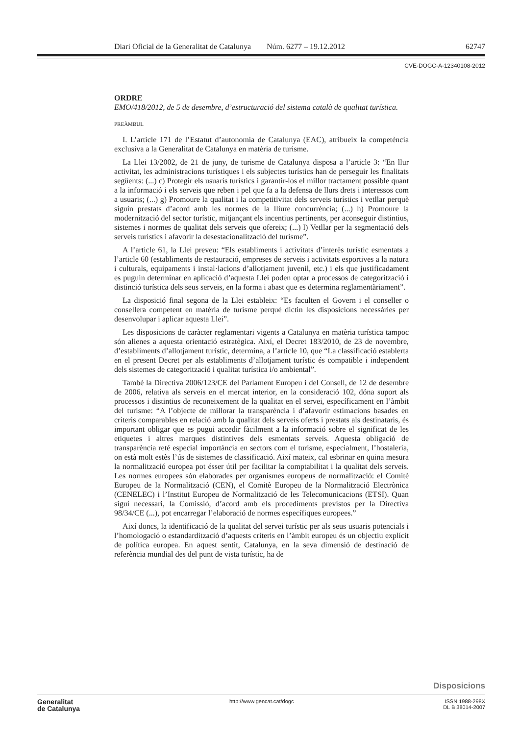Diari Oficial de la Generalitat de Catalunya Núm. 6277 – 19.12.2012 62747
CVE-DOGC-A-12340108-2012
ORDRE
EMO/418/2012, de 5 de desembre, d’estructuració del sistema català de qualitat turística.
PREÀMBUL
I. L’article 171 de l’Estatut d’autonomia de Catalunya (EAC), atribueix la competència exclusiva a la Generalitat de Catalunya en matèria de turisme.
La Llei 13/2002, de 21 de juny, de turisme de Catalunya disposa a l’article 3: “En llur activitat, les administracions turístiques i els subjectes turístics han de perseguir les finalitats següents: (...) c) Protegir els usuaris turístics i garantir-los el millor tractament possible quant a la informació i els serveis que reben i pel que fa a la defensa de llurs drets i interessos com a usuaris; (...) g) Promoure la qualitat i la competitivitat dels serveis turístics i vetllar perquè siguin prestats d’acord amb les normes de la lliure concurrència; (...) h) Promoure la modernització del sector turístic, mitjançant els incentius pertinents, per aconseguir distintius, sistemes i normes de qualitat dels serveis que ofereix; (...) l) Vetllar per la segmentació dels serveis turístics i afavorir la desestacionalització del turisme”.
A l’article 61, la Llei preveu: “Els establiments i activitats d’interès turístic esmentats a l’article 60 (establiments de restauració, empreses de serveis i activitats esportives a la natura i culturals, equipaments i instal·lacions d’allotjament juvenil, etc.) i els que justificadament es puguin determinar en aplicació d’aquesta Llei poden optar a processos de categorització i distinció turística dels seus serveis, en la forma i abast que es determina reglamentàriament”.
La disposició final segona de la Llei estableix: “Es faculten el Govern i el conseller o consellera competent en matèria de turisme perquè dictin les disposicions necessàries per desenvolupar i aplicar aquesta Llei”.
Les disposicions de caràcter reglamentari vigents a Catalunya en matèria turística tampoc són alienes a aquesta orientació estratègica. Així, el Decret 183/2010, de 23 de novembre, d’establiments d’allotjament turístic, determina, a l’article 10, que “La classificació establerta en el present Decret per als establiments d’allotjament turístic és compatible i independent dels sistemes de categorització i qualitat turística i/o ambiental”.
També la Directiva 2006/123/CE del Parlament Europeu i del Consell, de 12 de desembre de 2006, relativa als serveis en el mercat interior, en la consideració 102, dóna suport als processos i distintius de reconeixement de la qualitat en el servei, específicament en l’àmbit del turisme: “A l’objecte de millorar la transparència i d’afavorir estimacions basades en criteris comparables en relació amb la qualitat dels serveis oferts i prestats als destinataris, és important obligar que es pugui accedir fàcilment a la informació sobre el significat de les etiquetes i altres marques distintives dels esmentats serveis. Aquesta obligació de transparència reté especial importància en sectors com el turisme, especialment, l’hostaleria, on està molt estès l’ús de sistemes de classificació. Així mateix, cal esbrinar en quina mesura la normalització europea pot ésser útil per facilitar la comptabilitat i la qualitat dels serveis. Les normes europees són elaborades per organismes europeus de normalització: el Comitè Europeu de la Normalització (CEN), el Comitè Europeu de la Normalització Electrònica (CENELEC) i l’Institut Europeu de Normalització de les Telecomunicacions (ETSI). Quan sigui necessari, la Comissió, d’acord amb els procediments previstos per la Directiva 98/34/CE (...), pot encarregar l’elaboració de normes específiques europees.”
Així doncs, la identificació de la qualitat del servei turístic per als seus usuaris potencials i l’homologació o estandardització d’aquests criteris en l’àmbit europeu és un objectiu explícit de política europea. En aquest sentit, Catalunya, en la seva dimensió de destinació de referència mundial des del punt de vista turístic, ha de
Disposicions
Generalitat
de Catalunya
http://www.gencat.cat/dogc ISSN 1988-298X
DL B 38014-2007